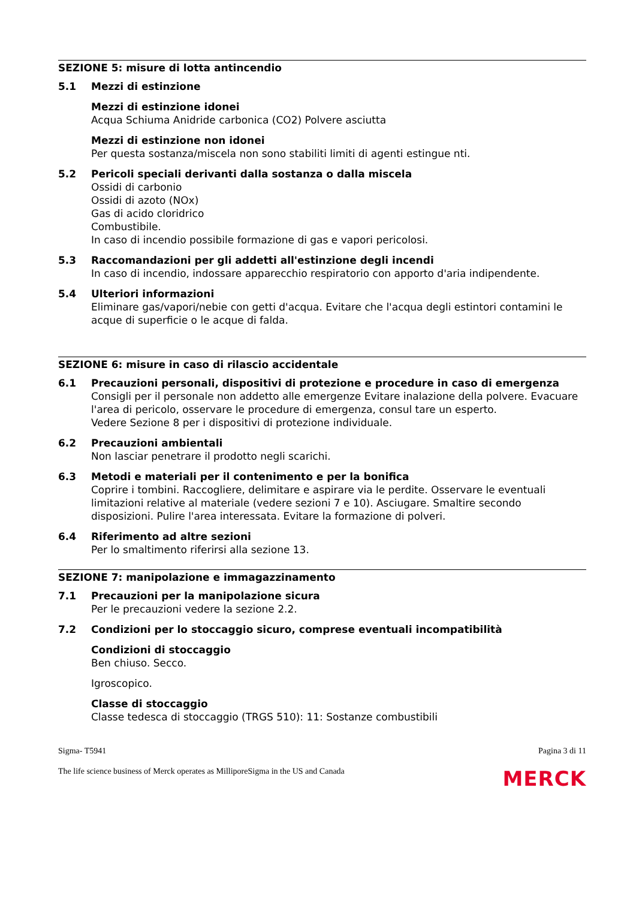SEZIONE 5: misure di lotta antincendio
5.1 Mezzi di estinzione
Mezzi di estinzione idonei
Acqua Schiuma Anidride carbonica (CO2) Polvere asciutta
Mezzi di estinzione non idonei
Per questa sostanza/miscela non sono stabiliti limiti di agenti estingue nti.
5.2 Pericoli speciali derivanti dalla sostanza o dalla miscela
Ossidi di carbonio
Ossidi di azoto (NOx)
Gas di acido cloridrico
Combustibile.
In caso di incendio possibile formazione di gas e vapori pericolosi.
5.3 Raccomandazioni per gli addetti all'estinzione degli incendi
In caso di incendio, indossare apparecchio respiratorio con apporto d'aria indipendente.
5.4 Ulteriori informazioni
Eliminare gas/vapori/nebie con getti d'acqua. Evitare che l'acqua degli estintori contamini le acque di superficie o le acque di falda.
SEZIONE 6: misure in caso di rilascio accidentale
6.1 Precauzioni personali, dispositivi di protezione e procedure in caso di emergenza
Consigli per il personale non addetto alle emergenze Evitare inalazione della polvere. Evacuare l'area di pericolo, osservare le procedure di emergenza, consul tare un esperto.
Vedere Sezione 8 per i dispositivi di protezione individuale.
6.2 Precauzioni ambientali
Non lasciar penetrare il prodotto negli scarichi.
6.3 Metodi e materiali per il contenimento e per la bonifica
Coprire i tombini. Raccogliere, delimitare e aspirare via le perdite. Osservare le eventuali limitazioni relative al materiale (vedere sezioni 7 e 10). Asciugare. Smaltire secondo disposizioni. Pulire l'area interessata. Evitare la formazione di polveri.
6.4 Riferimento ad altre sezioni
Per lo smaltimento riferirsi alla sezione 13.
SEZIONE 7: manipolazione e immagazzinamento
7.1 Precauzioni per la manipolazione sicura
Per le precauzioni vedere la sezione 2.2.
7.2 Condizioni per lo stoccaggio sicuro, comprese eventuali incompatibilità
Condizioni di stoccaggio
Ben chiuso. Secco.
Igroscopico.
Classe di stoccaggio
Classe tedesca di stoccaggio (TRGS 510): 11: Sostanze combustibili
Sigma- T5941 Pagina 3 di 11
The life science business of Merck operates as MilliporeSigma in the US and Canada MERCK